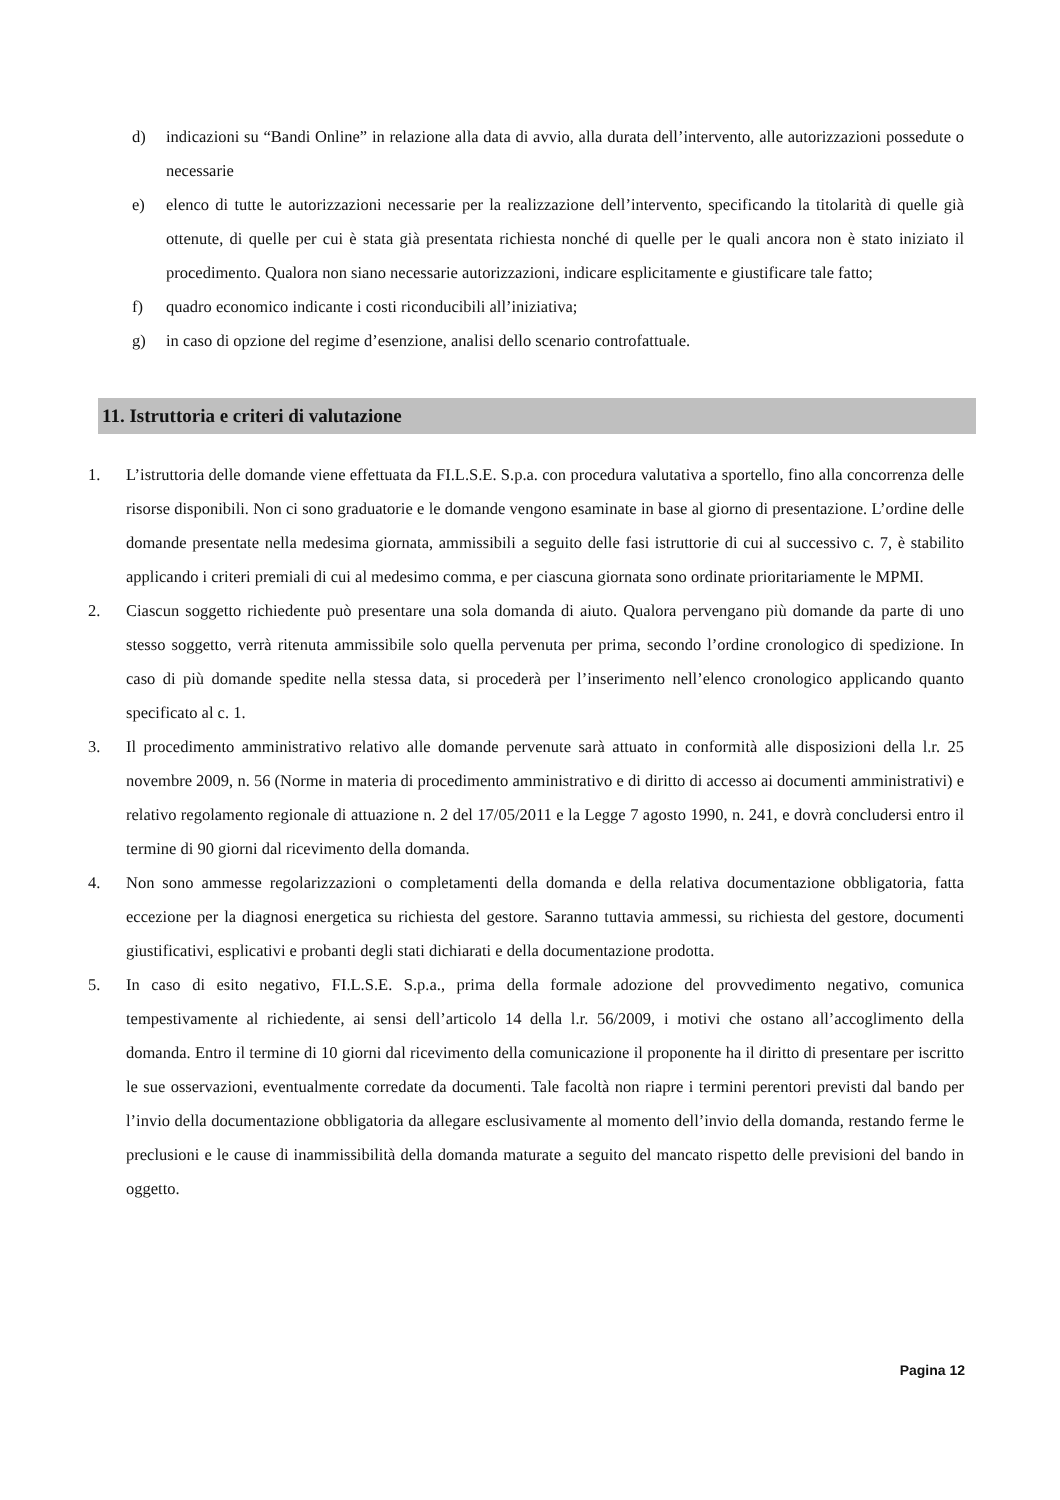d) indicazioni su “Bandi Online” in relazione alla data di avvio, alla durata dell’intervento, alle autorizzazioni possedute o necessarie
e) elenco di tutte le autorizzazioni necessarie per la realizzazione dell’intervento, specificando la titolarità di quelle già ottenute, di quelle per cui è stata già presentata richiesta nonché di quelle per le quali ancora non è stato iniziato il procedimento. Qualora non siano necessarie autorizzazioni, indicare esplicitamente e giustificare tale fatto;
f) quadro economico indicante i costi riconducibili all’iniziativa;
g) in caso di opzione del regime d’esenzione, analisi dello scenario controfattuale.
11. Istruttoria e criteri di valutazione
1. L’istruttoria delle domande viene effettuata da FI.L.S.E. S.p.a. con procedura valutativa a sportello, fino alla concorrenza delle risorse disponibili. Non ci sono graduatorie e le domande vengono esaminate in base al giorno di presentazione. L’ordine delle domande presentate nella medesima giornata, ammissibili a seguito delle fasi istruttorie di cui al successivo c. 7, è stabilito applicando i criteri premiali di cui al medesimo comma, e per ciascuna giornata sono ordinate prioritariamente le MPMI.
2. Ciascun soggetto richiedente può presentare una sola domanda di aiuto. Qualora pervengano più domande da parte di uno stesso soggetto, verrà ritenuta ammissibile solo quella pervenuta per prima, secondo l’ordine cronologico di spedizione. In caso di più domande spedite nella stessa data, si procederà per l’inserimento nell’elenco cronologico applicando quanto specificato al c. 1.
3. Il procedimento amministrativo relativo alle domande pervenute sarà attuato in conformità alle disposizioni della l.r. 25 novembre 2009, n. 56 (Norme in materia di procedimento amministrativo e di diritto di accesso ai documenti amministrativi) e relativo regolamento regionale di attuazione n. 2 del 17/05/2011 e la Legge 7 agosto 1990, n. 241, e dovrà concludersi entro il termine di 90 giorni dal ricevimento della domanda.
4. Non sono ammesse regolarizzazioni o completamenti della domanda e della relativa documentazione obbligatoria, fatta eccezione per la diagnosi energetica su richiesta del gestore. Saranno tuttavia ammessi, su richiesta del gestore, documenti giustificativi, esplicativi e probanti degli stati dichiarati e della documentazione prodotta.
5. In caso di esito negativo, FI.L.S.E. S.p.a., prima della formale adozione del provvedimento negativo, comunica tempestivamente al richiedente, ai sensi dell’articolo 14 della l.r. 56/2009, i motivi che ostano all’accoglimento della domanda. Entro il termine di 10 giorni dal ricevimento della comunicazione il proponente ha il diritto di presentare per iscritto le sue osservazioni, eventualmente corredate da documenti. Tale facoltà non riapre i termini perentori previsti dal bando per l’invio della documentazione obbligatoria da allegare esclusivamente al momento dell’invio della domanda, restando ferme le preclusioni e le cause di inammissibilità della domanda maturate a seguito del mancato rispetto delle previsioni del bando in oggetto.
Pagina 12